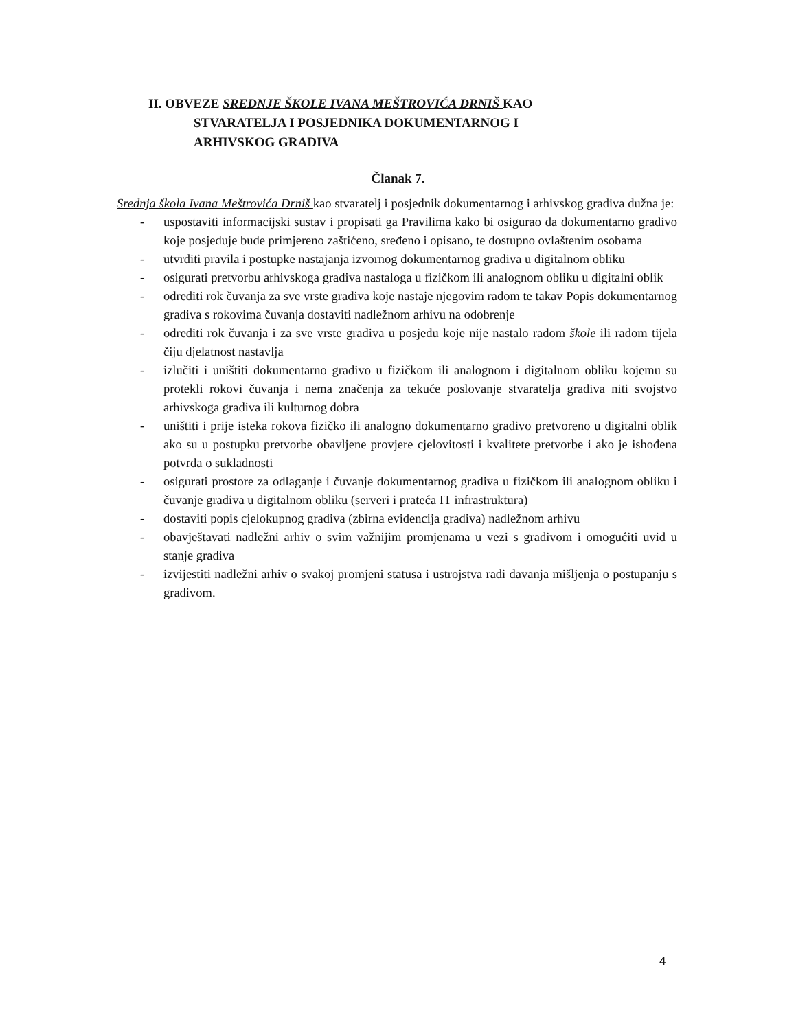II. OBVEZE SREDNJE ŠKOLE IVANA MEŠTROVIĆA DRNIŠ KAO
STVARATELJA I POSJEDNIKA DOKUMENTARNOG I
ARHIVSKOG GRADIVA
Članak 7.
Srednja škola Ivana Meštrovića Drniš kao stvaratelj i posjednik dokumentarnog i arhivskog gradiva dužna je:
- uspostaviti informacijski sustav i propisati ga Pravilima kako bi osigurao da dokumentarno gradivo koje posjeduje bude primjereno zaštićeno, sređeno i opisano, te dostupno ovlaštenim osobama
- utvrditi pravila i postupke nastajanja izvornog dokumentarnog gradiva u digitalnom obliku
- osigurati pretvorbu arhivskoga gradiva nastaloga u fizičkom ili analognom obliku u digitalni oblik
- odrediti rok čuvanja za sve vrste gradiva koje nastaje njegovim radom te takav Popis dokumentarnog gradiva s rokovima čuvanja dostaviti nadležnom arhivu na odobrenje
- odrediti rok čuvanja i za sve vrste gradiva u posjedu koje nije nastalo radom škole ili radom tijela čiju djelatnost nastavlja
- izlučiti i uništiti dokumentarno gradivo u fizičkom ili analognom i digitalnom obliku kojemu su protekli rokovi čuvanja i nema značenja za tekuće poslovanje stvaratelja gradiva niti svojstvo arhivskoga gradiva ili kulturnog dobra
- uništiti i prije isteka rokova fizičko ili analogno dokumentarno gradivo pretvoreno u digitalni oblik ako su u postupku pretvorbe obavljene provjere cjelovitosti i kvalitete pretvorbe i ako je ishođena potvrda o sukladnosti
- osigurati prostore za odlaganje i čuvanje dokumentarnog gradiva u fizičkom ili analognom obliku i čuvanje gradiva u digitalnom obliku (serveri i prateća IT infrastruktura)
- dostaviti popis cjelokupnog gradiva (zbirna evidencija gradiva) nadležnom arhivu
- obavještavati nadležni arhiv o svim važnijim promjenama u vezi s gradivom i omogućiti uvid u stanje gradiva
- izvijestiti nadležni arhiv o svakoj promjeni statusa i ustrojstva radi davanja mišljenja o postupanju s gradivom.
4